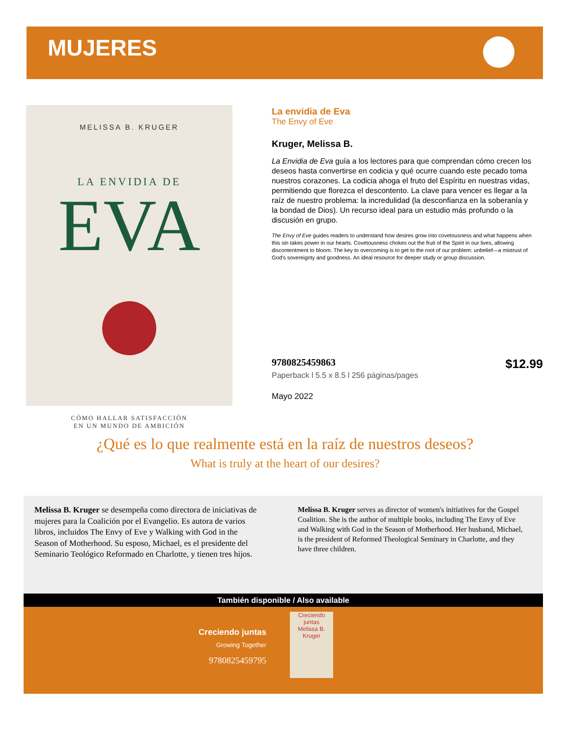MUJERES
MELISSA B. KRUGER
LA ENVIDIA DE
EVA
CÓMO HALLAR SATISFACCIÓN
EN UN MUNDO DE AMBICIÓN
La envidia de Eva
The Envy of Eve
Kruger, Melissa B.
La Envidia de Eva guía a los lectores para que comprendan cómo crecen los deseos hasta convertirse en codicia y qué ocurre cuando este pecado toma nuestros corazones. La codicia ahoga el fruto del Espíritu en nuestras vidas, permitiendo que florezca el descontento. La clave para vencer es llegar a la raíz de nuestro problema: la incredulidad (la desconfianza en la soberanía y la bondad de Dios). Un recurso ideal para un estudio más profundo o la discusión en grupo.
The Envy of Eve guides readers to understand how desires grow into covetousness and what happens when this sin takes power in our hearts. Covetousness chokes out the fruit of the Spirit in our lives, allowing discontentment to bloom. The key to overcoming is to get to the root of our problem: unbelief—a mistrust of God's sovereignty and goodness. An ideal resource for deeper study or group discussion.
9780825459863 $12.99
Paperback l 5.5 x 8.5 l 256 páginas/pages
Mayo 2022
¿Qué es lo que realmente está en la raíz de nuestros deseos?
What is truly at the heart of our desires?
Melissa B. Kruger se desempeña como directora de iniciativas de mujeres para la Coalición por el Evangelio. Es autora de varios libros, incluidos The Envy of Eve y Walking with God in the Season of Motherhood. Su esposo, Michael, es el presidente del Seminario Teológico Reformado en Charlotte, y tienen tres hijos.
Melissa B. Kruger serves as director of women's initiatives for the Gospel Coalition. She is the author of multiple books, including The Envy of Eve and Walking with God in the Season of Motherhood. Her husband, Michael, is the president of Reformed Theological Seminary in Charlotte, and they have three children.
También disponible / Also available
Creciendo juntas
Growing Together
9780825459795
Creciendo juntas
Melissa B. Kruger